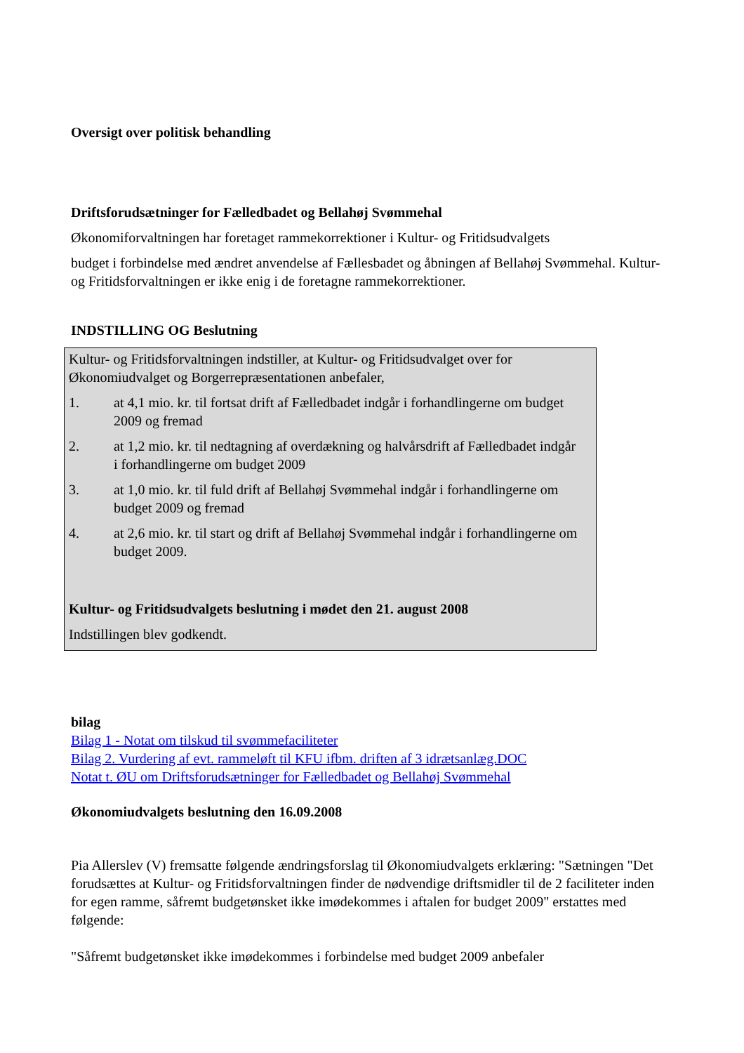Oversigt over politisk behandling
Driftsforudsætninger for Fælledbadet og Bellahøj Svømmehal
Økonomiforvaltningen har foretaget rammekorrektioner i Kultur- og Fritidsudvalgets
budget i forbindelse med ændret anvendelse af Fællesbadet og åbningen af Bellahøj Svømmehal. Kultur- og Fritidsforvaltningen er ikke enig i de foretagne rammekorrektioner.
INDSTILLING OG Beslutning
Kultur- og Fritidsforvaltningen indstiller, at Kultur- og Fritidsudvalget over for Økonomiudvalget og Borgerrepræsentationen anbefaler,
1. at 4,1 mio. kr. til fortsat drift af Fælledbadet indgår i forhandlingerne om budget 2009 og fremad
2. at 1,2 mio. kr. til nedtagning af overdækning og halvårsdrift af Fælledbadet indgår i forhandlingerne om budget 2009
3. at 1,0 mio. kr. til fuld drift af Bellahøj Svømmehal indgår i forhandlingerne om budget 2009 og fremad
4. at 2,6 mio. kr. til start og drift af Bellahøj Svømmehal indgår i forhandlingerne om budget 2009.
Kultur- og Fritidsudvalgets beslutning i mødet den 21. august 2008
Indstillingen blev godkendt.
bilag
Bilag 1 - Notat om tilskud til svømmefaciliteter
Bilag 2. Vurdering af evt. rammeløft til KFU ifbm. driften af 3 idrætsanlæg.DOC
Notat t. ØU om Driftsforudsætninger for Fælledbadet og Bellahøj Svømmehal
Økonomiudvalgets beslutning den 16.09.2008
Pia Allerslev (V) fremsatte følgende ændringsforslag til Økonomiudvalgets erklæring: "Sætningen "Det forudsættes at Kultur- og Fritidsforvaltningen finder de nødvendige driftsmidler til de 2 faciliteter inden for egen ramme, såfremt budgetønsket ikke imødekommes i aftalen for budget 2009" erstattes med følgende:
"Såfremt budgetønsket ikke imødekommes i forbindelse med budget 2009 anbefaler